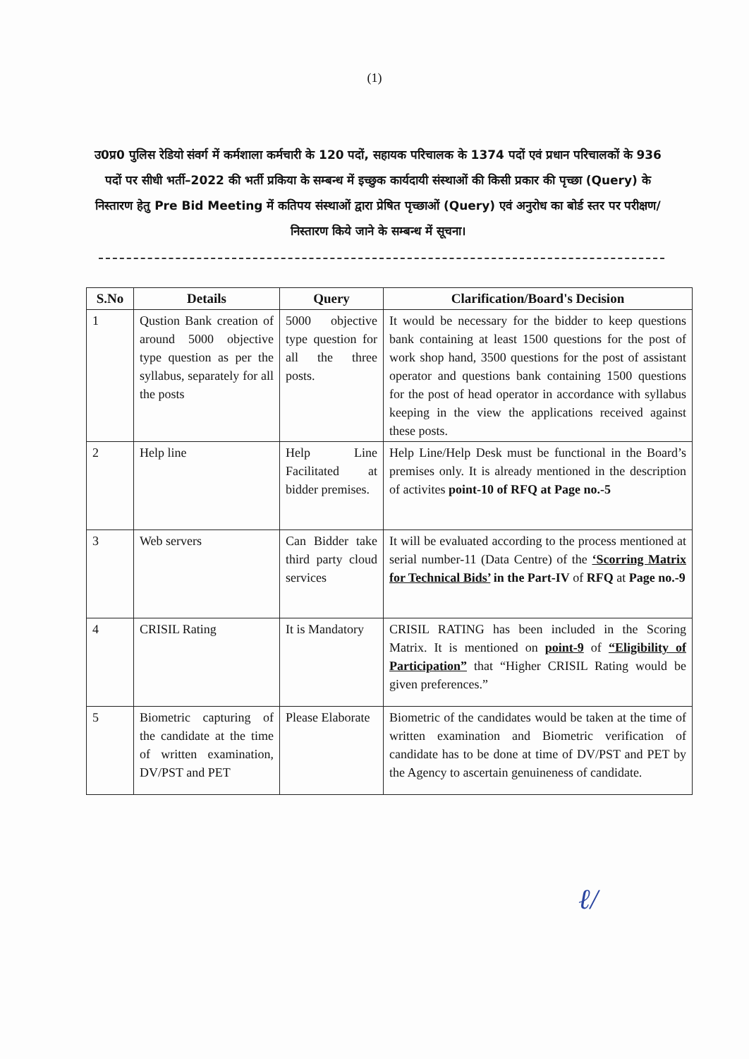(1)
उ0प्र0 पुलिस रेडियो संवर्ग में कर्मशाला कर्मचारी के 120 पदों, सहायक परिचालक के 1374 पदों एवं प्रधान परिचालकों के 936 पदों पर सीधी भर्ती–2022 की भर्ती प्रकिया के सम्बन्ध में इच्छुक कार्यदायी संस्थाओं की किसी प्रकार की पृच्छा (Query) के निस्तारण हेतु Pre Bid Meeting में कतिपय संस्थाओं द्वारा प्रेषित पृच्छाओं (Query) एवं अनुरोध का बोर्ड स्तर पर परीक्षण/निस्तारण किये जाने के सम्बन्ध में सूचना।
| S.No | Details | Query | Clarification/Board's Decision |
| --- | --- | --- | --- |
| 1 | Qustion Bank creation of around 5000 objective type question as per the syllabus, separately for all the posts | 5000 objective type question for all the three posts. | It would be necessary for the bidder to keep questions bank containing at least 1500 questions for the post of work shop hand, 3500 questions for the post of assistant operator and questions bank containing 1500 questions for the post of head operator in accordance with syllabus keeping in the view the applications received against these posts. |
| 2 | Help line | Help Line Facilitated at bidder premises. | Help Line/Help Desk must be functional in the Board’s premises only. It is already mentioned in the description of activites point-10 of RFQ at Page no.-5 |
| 3 | Web servers | Can Bidder take third party cloud services | It will be evaluated according to the process mentioned at serial number-11 (Data Centre) of the ‘Scorring Matrix for Technical Bids’ in the Part-IV of RFQ at Page no.-9 |
| 4 | CRISIL Rating | It is Mandatory | CRISIL RATING has been included in the Scoring Matrix. It is mentioned on point-9 of “Eligibility of Participation” that “Higher CRISIL Rating would be given preferences.” |
| 5 | Biometric capturing of the candidate at the time of written examination, DV/PST and PET | Please Elaborate | Biometric of the candidates would be taken at the time of written examination and Biometric verification of candidate has to be done at time of DV/PST and PET by the Agency to ascertain genuineness of candidate. |
ℓ/